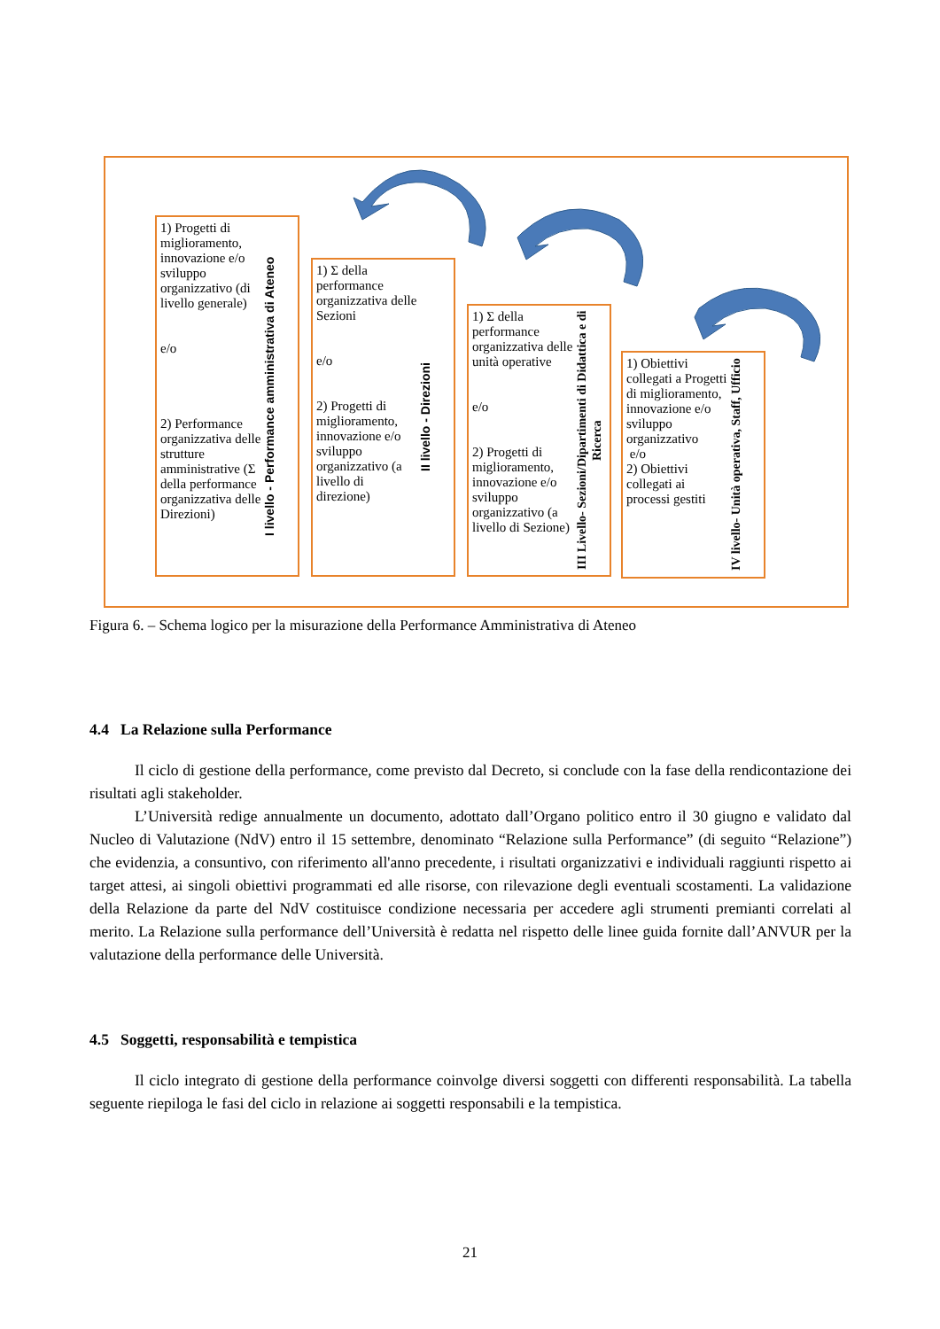1) Progetti di miglioramento, innovazione e/o sviluppo organizzativo (di livello generale)
e/o
2) Performance organizzativa delle strutture amministrative (Σ della performance organizzativa delle Direzioni)
I livello - Performance amministrativa di Ateneo
1) Σ della performance organizzativa delle Sezioni
e/o
2) Progetti di miglioramento, innovazione e/o sviluppo organizzativo (a livello di direzione)
II livello - Direzioni
1) Σ della performance organizzativa delle unità operative
e/o
2) Progetti di miglioramento, innovazione e/o sviluppo organizzativo (a livello di Sezione)
III Livello- Sezioni/Dipartimenti di Didattica e di Ricerca
1) Obiettivi collegati a Progetti di miglioramento, innovazione e/o sviluppo organizzativo
e/o
2) Obiettivi collegati ai processi gestiti
IV livello- Unità operativa, Staff, Ufficio
Figura 6. – Schema logico per la misurazione della Performance Amministrativa di Ateneo
4.4 La Relazione sulla Performance
Il ciclo di gestione della performance, come previsto dal Decreto, si conclude con la fase della rendicontazione dei risultati agli stakeholder.
L’Università redige annualmente un documento, adottato dall’Organo politico entro il 30 giugno e validato dal Nucleo di Valutazione (NdV) entro il 15 settembre, denominato “Relazione sulla Performance” (di seguito “Relazione”) che evidenzia, a consuntivo, con riferimento all'anno precedente, i risultati organizzativi e individuali raggiunti rispetto ai target attesi, ai singoli obiettivi programmati ed alle risorse, con rilevazione degli eventuali scostamenti. La validazione della Relazione da parte del NdV costituisce condizione necessaria per accedere agli strumenti premianti correlati al merito. La Relazione sulla performance dell’Università è redatta nel rispetto delle linee guida fornite dall’ANVUR per la valutazione della performance delle Università.
4.5 Soggetti, responsabilità e tempistica
Il ciclo integrato di gestione della performance coinvolge diversi soggetti con differenti responsabilità. La tabella seguente riepiloga le fasi del ciclo in relazione ai soggetti responsabili e la tempistica.
21